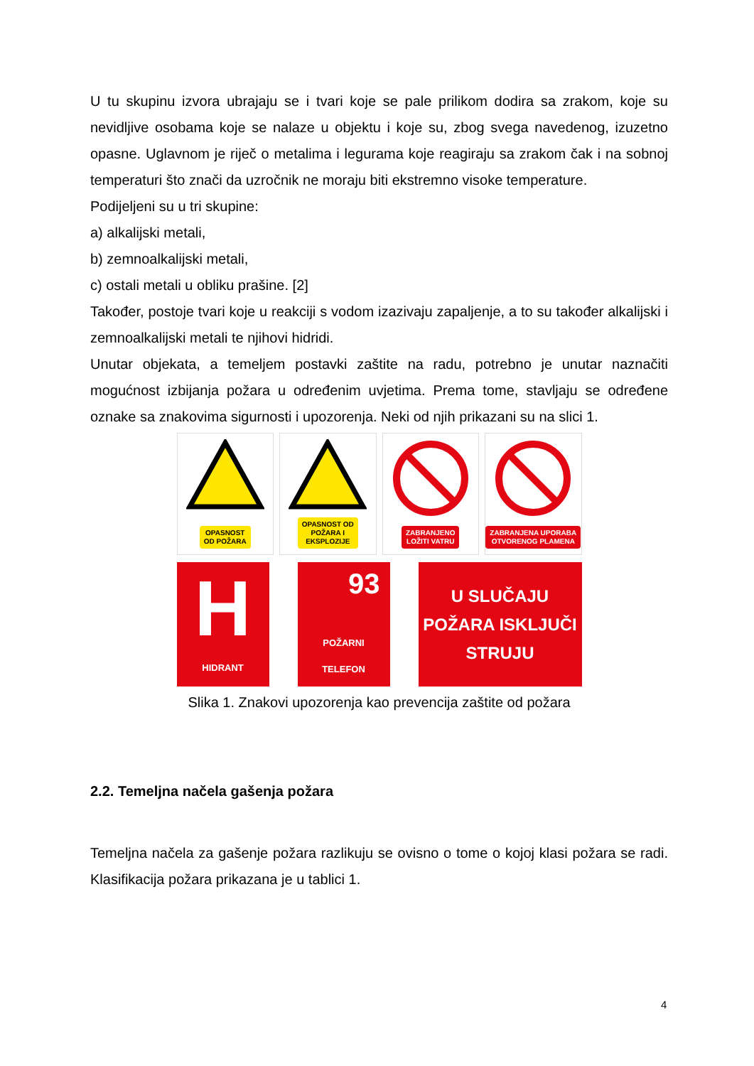U tu skupinu izvora ubrajaju se i tvari koje se pale prilikom dodira sa zrakom, koje su nevidljive osobama koje se nalaze u objektu i koje su, zbog svega navedenog, izuzetno opasne. Uglavnom je riječ o metalima i legurama koje reagiraju sa zrakom čak i na sobnoj temperaturi što znači da uzročnik ne moraju biti ekstremno visoke temperature.
Podijeljeni su u tri skupine:
a) alkalijski metali,
b) zemnoalkalijski metali,
c) ostali metali u obliku prašine. [2]
Također, postoje tvari koje u reakciji s vodom izazivaju zapaljenje, a to su također alkalijski i zemnoalkalijski metali te njihovi hidridi.
Unutar objekata, a temeljem postavki zaštite na radu, potrebno je unutar naznačiti mogućnost izbijanja požara u određenim uvjetima. Prema tome, stavljaju se određene oznake sa znakovima sigurnosti i upozorenja. Neki od njih prikazani su na slici 1.
OPASNOST
OD POŽARA
OPASNOST OD
POŽARA I
EKSPLOZIJE
ZABRANJENO
LOŽITI VATRU
ZABRANJENA UPORABA
OTVORENOG PLAMENA
H
HIDRANT
93
POŽARNI
TELEFON
U SLUČAJU
POŽARA ISKLJUČI
STRUJU
Slika 1. Znakovi upozorenja kao prevencija zaštite od požara
2.2. Temeljna načela gašenja požara
Temeljna načela za gašenje požara razlikuju se ovisno o tome o kojoj klasi požara se radi. Klasifikacija požara prikazana je u tablici 1.
4